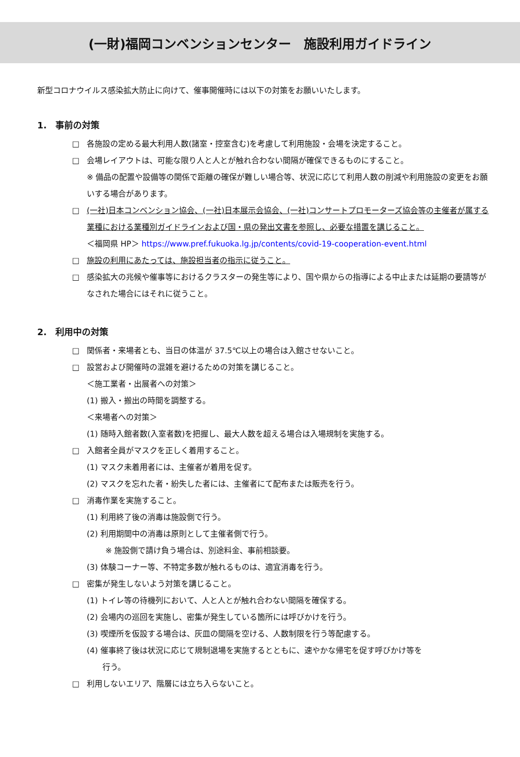(一財)福岡コンベンションセンター　施設利用ガイドライン
新型コロナウイルス感染拡大防止に向けて、催事開催時には以下の対策をお願いいたします。
1.　事前の対策
□ 各施設の定める最大利用人数(諸室・控室含む)を考慮して利用施設・会場を決定すること。
□ 会場レイアウトは、可能な限り人と人とが触れ合わない間隔が確保できるものにすること。
※ 備品の配置や設備等の関係で距離の確保が難しい場合等、状況に応じて利用人数の削減や利用施設の変更をお願いする場合があります。
□ (一社)日本コンベンション協会、(一社)日本展示会協会、(一社)コンサートプロモーターズ協会等の主催者が属する業種における業種別ガイドラインおよび国・県の発出文書を参照し、必要な措置を講じること。
＜福岡県 HP＞ https://www.pref.fukuoka.lg.jp/contents/covid-19-cooperation-event.html
□ 施設の利用にあたっては、施設担当者の指示に従うこと。
□ 感染拡大の兆候や催事等におけるクラスターの発生等により、国や県からの指導による中止または延期の要請等がなされた場合にはそれに従うこと。
2.　利用中の対策
□ 関係者・来場者とも、当日の体温が 37.5℃以上の場合は入館させないこと。
□ 設営および開催時の混雑を避けるための対策を講じること。
＜施工業者・出展者への対策＞
(1) 搬入・搬出の時間を調整する。
＜来場者への対策＞
(1) 随時入館者数(入室者数)を把握し、最大人数を超える場合は入場規制を実施する。
□ 入館者全員がマスクを正しく着用すること。
(1) マスク未着用者には、主催者が着用を促す。
(2) マスクを忘れた者・紛失した者には、主催者にて配布または販売を行う。
□ 消毒作業を実施すること。
(1) 利用終了後の消毒は施設側で行う。
(2) 利用期間中の消毒は原則として主催者側で行う。
※ 施設側で請け負う場合は、別途料金、事前相談要。
(3) 体験コーナー等、不特定多数が触れるものは、適宜消毒を行う。
□ 密集が発生しないよう対策を講じること。
(1) トイレ等の待機列において、人と人とが触れ合わない間隔を確保する。
(2) 会場内の巡回を実施し、密集が発生している箇所には呼びかけを行う。
(3) 喫煙所を仮設する場合は、灰皿の間隔を空ける、人数制限を行う等配慮する。
(4) 催事終了後は状況に応じて規制退場を実施するとともに、速やかな帰宅を促す呼びかけ等を
　　行う。
□ 利用しないエリア、階層には立ち入らないこと。